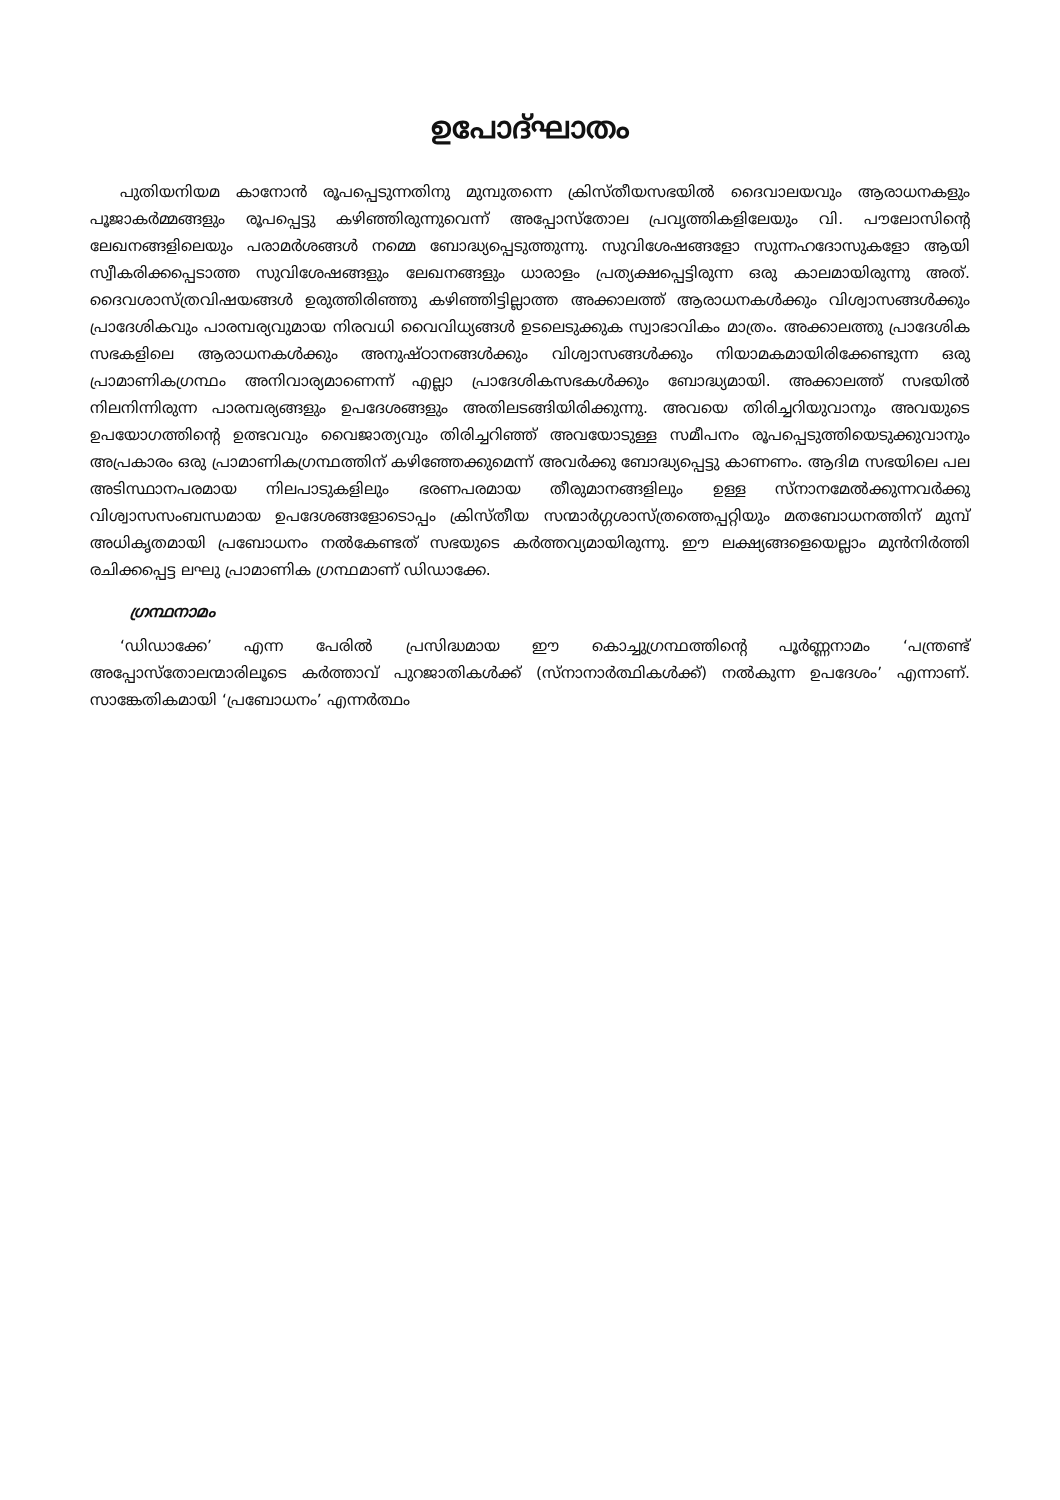ഉപോദ്ഘാതം
പുതിയനിയമ കാനോൻ രൂപപ്പെടുന്നതിനു മുമ്പുതന്നെ ക്രിസ്തീയസഭയിൽ ദൈവാലയവും ആരാധനകളും പൂജാകർമ്മങ്ങളും രൂപപ്പെട്ടു കഴിഞ്ഞിരുന്നുവെന്ന് അപ്പോസ്തോല പ്രവൃത്തികളിലേയും വി. പൗലോസിന്റെ ലേഖനങ്ങളിലെയും പരാമർശങ്ങൾ നമ്മെ ബോദ്ധ്യപ്പെടുത്തുന്നു. സുവിശേഷങ്ങളോ സുന്നഹദോസുകളോ ആയി സ്വീകരിക്കപ്പെടാത്ത സുവിശേഷങ്ങളും ലേഖനങ്ങളും ധാരാളം പ്രത്യക്ഷപ്പെട്ടിരുന്ന ഒരു കാലമായിരുന്നു അത്. ദൈവശാസ്ത്രവിഷയങ്ങൾ ഉരുത്തിരിഞ്ഞു കഴിഞ്ഞിട്ടില്ലാത്ത അക്കാലത്ത് ആരാധനകൾക്കും വിശ്വാസങ്ങൾക്കും പ്രാദേശികവും പാരമ്പര്യവുമായ നിരവധി വൈവിധ്യങ്ങൾ ഉടലെടുക്കുക സ്വാഭാവികം മാത്രം. അക്കാലത്തു പ്രാദേശിക സഭകളിലെ ആരാധനകൾക്കും അനുഷ്ഠാനങ്ങൾക്കും വിശ്വാസങ്ങൾക്കും നിയാമകമായിരിക്കേണ്ടുന്ന ഒരു പ്രാമാണികഗ്രന്ഥം അനിവാര്യമാണെന്ന് എല്ലാ പ്രാദേശികസഭകൾക്കും ബോദ്ധ്യമായി. അക്കാലത്ത് സഭയിൽ നിലനിന്നിരുന്ന പാരമ്പര്യങ്ങളും ഉപദേശങ്ങളും അതിലടങ്ങിയിരിക്കുന്നു. അവയെ തിരിച്ചറിയുവാനും അവയുടെ ഉപയോഗത്തിന്റെ ഉത്ഭവവും വൈജാത്യവും തിരിച്ചറിഞ്ഞ് അവയോടുള്ള സമീപനം രൂപപ്പെടുത്തിയെടുക്കുവാനും അപ്രകാരം ഒരു പ്രാമാണികഗ്രന്ഥത്തിന് കഴിഞ്ഞേക്കുമെന്ന് അവർക്കു ബോദ്ധ്യപ്പെട്ടു കാണണം. ആദിമ സഭയിലെ പല അടിസ്ഥാനപരമായ നിലപാടുകളിലും ഭരണപരമായ തീരുമാനങ്ങളിലും ഉള്ള സ്നാനമേൽക്കുന്നവർക്കു വിശ്വാസസംബന്ധമായ ഉപദേശങ്ങളോടൊപ്പം ക്രിസ്തീയ സന്മാർഗ്ഗശാസ്ത്രത്തെപ്പറ്റിയും മതബോധനത്തിന് മുമ്പ് അധികൃതമായി പ്രബോധനം നൽകേണ്ടത് സഭയുടെ കർത്തവ്യമായിരുന്നു. ഈ ലക്ഷ്യങ്ങളെയെല്ലാം മുൻനിർത്തി രചിക്കപ്പെട്ട ലഘു പ്രാമാണിക ഗ്രന്ഥമാണ് ഡിഡാക്കേ.
ഗ്രന്ഥനാമം
‘ഡിഡാക്കേ’ എന്ന പേരിൽ പ്രസിദ്ധമായ ഈ കൊച്ചുഗ്രന്ഥത്തിന്റെ പൂർണ്ണനാമം ‘പന്ത്രണ്ട് അപ്പോസ്തോലന്മാരിലൂടെ കർത്താവ് പുറജാതികൾക്ക് (സ്നാനാർത്ഥികൾക്ക്) നൽകുന്ന ഉപദേശം’ എന്നാണ്. സാങ്കേതികമായി ‘പ്രബോധനം’ എന്നർത്ഥം